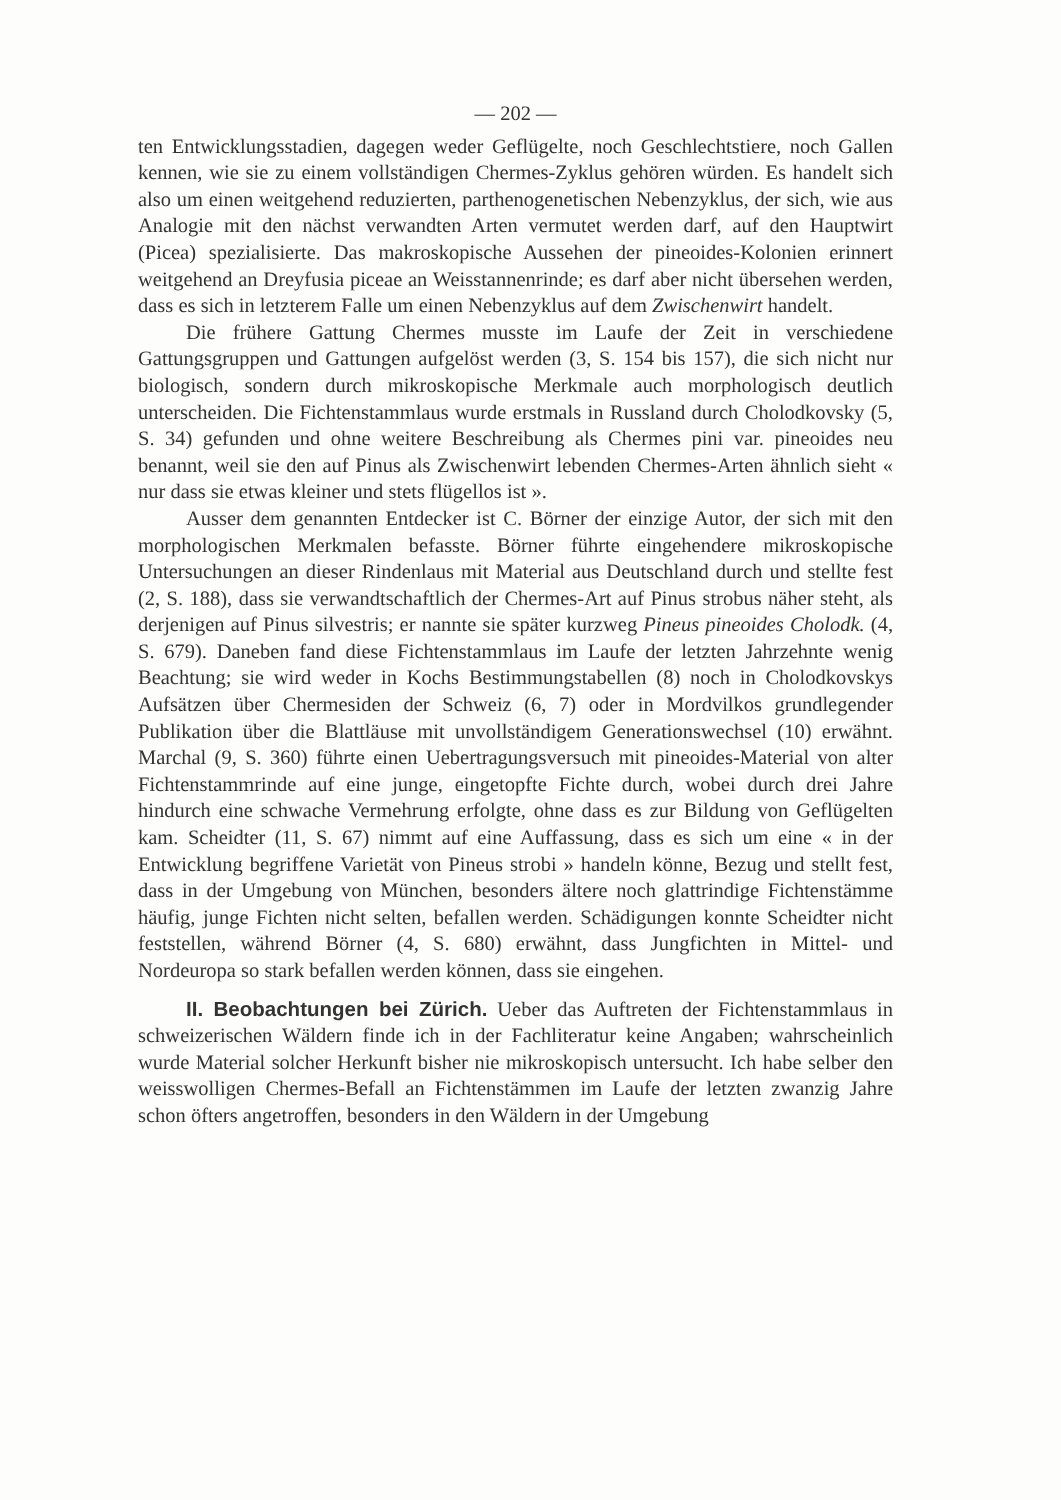— 202 —
ten Entwicklungsstadien, dagegen weder Geflügelte, noch Geschlechtstiere, noch Gallen kennen, wie sie zu einem vollständigen Chermes-Zyklus gehören würden. Es handelt sich also um einen weitgehend reduzierten, parthenogenetischen Nebenzyklus, der sich, wie aus Analogie mit den nächst verwandten Arten vermutet werden darf, auf den Hauptwirt (Picea) spezialisierte. Das makroskopische Aussehen der pineoides-Kolonien erinnert weitgehend an Dreyfusia piceae an Weisstannenrinde; es darf aber nicht übersehen werden, dass es sich in letzterem Falle um einen Nebenzyklus auf dem Zwischenwirt handelt.
Die frühere Gattung Chermes musste im Laufe der Zeit in verschiedene Gattungsgruppen und Gattungen aufgelöst werden (3, S. 154 bis 157), die sich nicht nur biologisch, sondern durch mikroskopische Merkmale auch morphologisch deutlich unterscheiden. Die Fichtenstammlaus wurde erstmals in Russland durch Cholodkovsky (5, S. 34) gefunden und ohne weitere Beschreibung als Chermes pini var. pineoides neu benannt, weil sie den auf Pinus als Zwischenwirt lebenden Chermes-Arten ähnlich sieht « nur dass sie etwas kleiner und stets flügellos ist ».
Ausser dem genannten Entdecker ist C. Börner der einzige Autor, der sich mit den morphologischen Merkmalen befasste. Börner führte eingehendere mikroskopische Untersuchungen an dieser Rindenlaus mit Material aus Deutschland durch und stellte fest (2, S. 188), dass sie verwandtschaftlich der Chermes-Art auf Pinus strobus näher steht, als derjenigen auf Pinus silvestris; er nannte sie später kurzweg Pineus pineoides Cholodk. (4, S. 679). Daneben fand diese Fichtenstammlaus im Laufe der letzten Jahrzehnte wenig Beachtung; sie wird weder in Kochs Bestimmungstabellen (8) noch in Cholodkovskys Aufsätzen über Chermesiden der Schweiz (6, 7) oder in Mordvilkos grundlegender Publikation über die Blattläuse mit unvollständigem Generationswechsel (10) erwähnt. Marchal (9, S. 360) führte einen Uebertragungsversuch mit pineoides-Material von alter Fichtenstammrinde auf eine junge, eingetopfte Fichte durch, wobei durch drei Jahre hindurch eine schwache Vermehrung erfolgte, ohne dass es zur Bildung von Geflügelten kam. Scheidter (11, S. 67) nimmt auf eine Auffassung, dass es sich um eine « in der Entwicklung begriffene Varietät von Pineus strobi » handeln könne, Bezug und stellt fest, dass in der Umgebung von München, besonders ältere noch glattrindige Fichtenstämme häufig, junge Fichten nicht selten, befallen werden. Schädigungen konnte Scheidter nicht feststellen, während Börner (4, S. 680) erwähnt, dass Jungfichten in Mittel- und Nordeuropa so stark befallen werden können, dass sie eingehen.
II. Beobachtungen bei Zürich. Ueber das Auftreten der Fichtenstammlaus in schweizerischen Wäldern finde ich in der Fachliteratur keine Angaben; wahrscheinlich wurde Material solcher Herkunft bisher nie mikroskopisch untersucht. Ich habe selber den weisswolligen Chermes-Befall an Fichtenstämmen im Laufe der letzten zwanzig Jahre schon öfters angetroffen, besonders in den Wäldern in der Umgebung